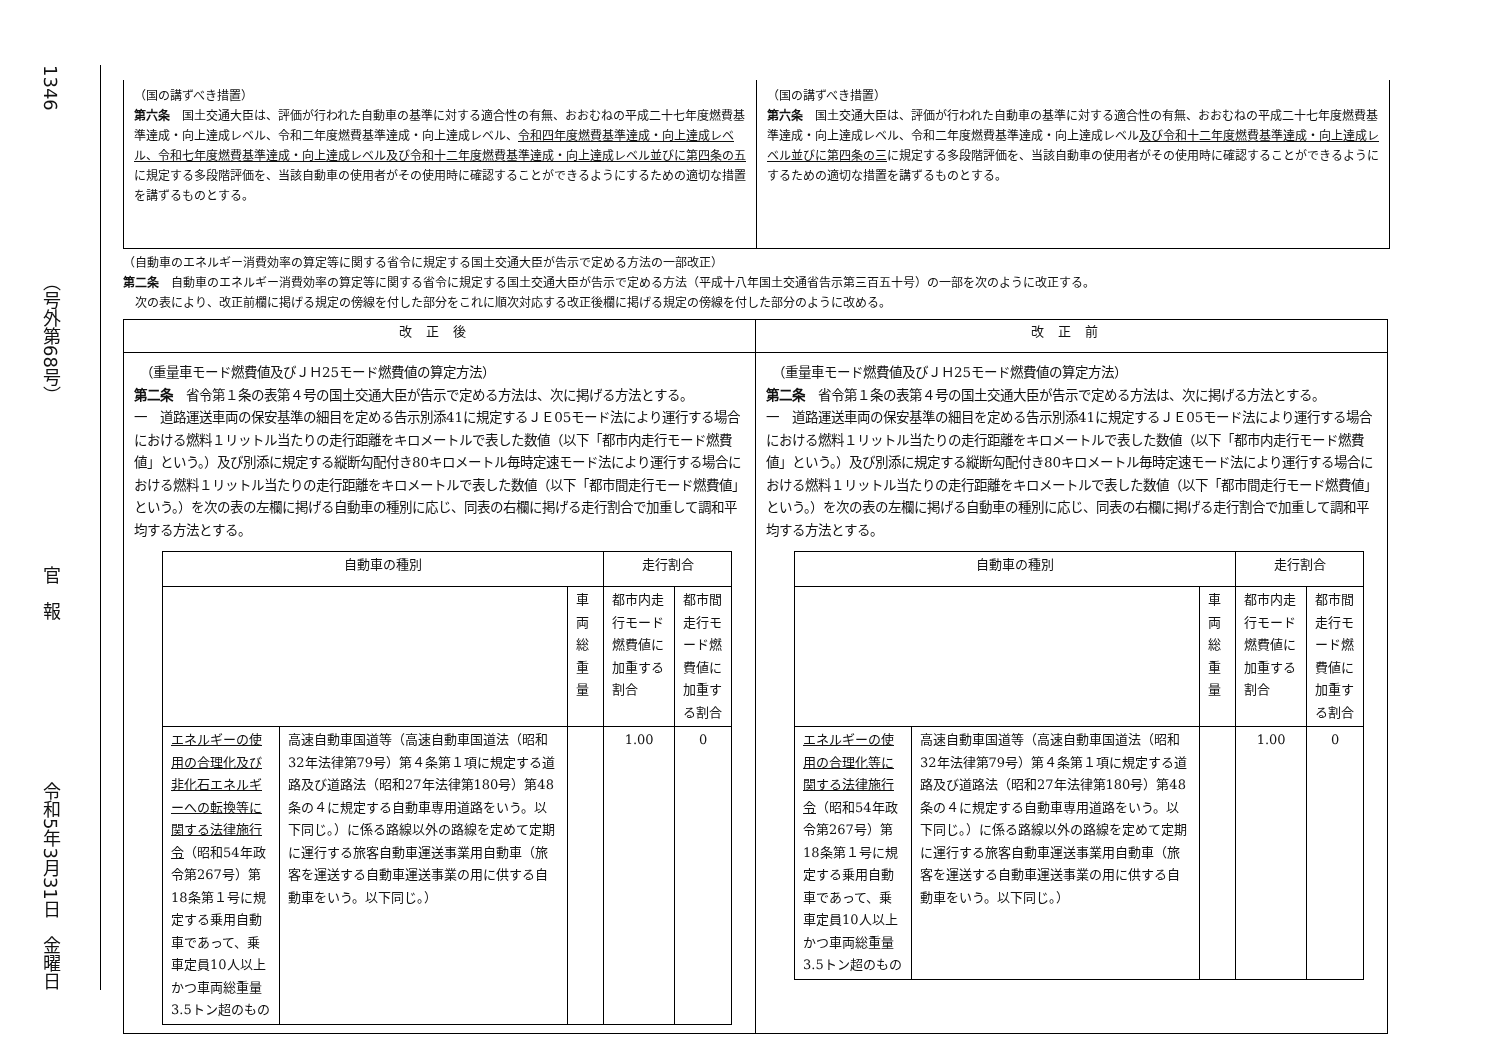1346
（号外第68号）
官　報
令和5年3月31日　金曜日
（国の講ずべき措置）
第六条　国土交通大臣は、評価が行われた自動車の基準に対する適合性の有無、おおむねの平成二十七年度燃費基準達成・向上達成レベル、令和二年度燃費基準達成・向上達成レベル、令和四年度燃費基準達成・向上達成レベル、令和七年度燃費基準達成・向上達成レベル及び令和十二年度燃費基準達成・向上達成レベル並びに第四条の五に規定する多段階評価を、当該自動車の使用者がその使用時に確認することができるようにするための適切な措置を講ずるものとする。
（国の講ずべき措置）
第六条　国土交通大臣は、評価が行われた自動車の基準に対する適合性の有無、おおむねの平成二十七年度燃費基準達成・向上達成レベル、令和二年度燃費基準達成・向上達成レベル及び令和十二年度燃費基準達成・向上達成レベル並びに第四条の三に規定する多段階評価を、当該自動車の使用者がその使用時に確認することができるようにするための適切な措置を講ずるものとする。
（自動車のエネルギー消費効率の算定等に関する省令に規定する国土交通大臣が告示で定める方法の一部改正）
第二条　自動車のエネルギー消費効率の算定等に関する省令に規定する国土交通大臣が告示で定める方法（平成十八年国土交通省告示第三百五十号）の一部を次のように改正する。
　次の表により、改正前欄に掲げる規定の傍線を付した部分をこれに順次対応する改正後欄に掲げる規定の傍線を付した部分のように改める。
| 改正後 | 改正前 |
| --- | --- |
| （重量車モード燃費値及びＪＨ25モード燃費値の算定方法） 第二条 省令第１条の表第４号の国土交通大臣が告示で定める方法は、次に掲げる方法とする。 一 道路運送車両の保安基準の細目を定める告示別添41に規定するＪＥ05モード法により運行する場合における燃料１リットル当たりの走行距離をキロメートルで表した数値（以下「都市内走行モード燃費値」という。）及び別添に規定する縦断勾配付き80キロメートル毎時定速モード法により運行する場合における燃料１リットル当たりの走行距離をキロメートルで表した数値（以下「都市間走行モード燃費値」という。）を次の表の左欄に掲げる自動車の種別に応じ、同表の右欄に掲げる走行割合で加重して調和平均する方法とする。 / 自動車の種別 / / / 走行割合 / / / --- / --- / --- / --- / --- / / / / 車両総重量 / 都市内走行モード燃費値に加重する割合 / 都市間走行モード燃費値に加重する割合 / / エネルギーの使用の合理化及び非化石エネルギーへの転換等に関する法律施行令 （昭和54年政令第267号）第18条第１号に規定する乗用自動車であって、乗車定員10人以上かつ車両総重量3.5トン超のもの / 高速自動車国道等（高速自動車国道法（昭和32年法律第79号）第４条第１項に規定する道路及び道路法（昭和27年法律第180号）第48条の４に規定する自動車専用道路をいう。以下同じ。）に係る路線以外の路線を定めて定期に運行する旅客自動車運送事業用自動車（旅客を運送する自動車運送事業の用に供する自動車をいう。以下同じ。） / / 1.00 / 0 / | （重量車モード燃費値及びＪＨ25モード燃費値の算定方法） 第二条 省令第１条の表第４号の国土交通大臣が告示で定める方法は、次に掲げる方法とする。 一 道路運送車両の保安基準の細目を定める告示別添41に規定するＪＥ05モード法により運行する場合における燃料１リットル当たりの走行距離をキロメートルで表した数値（以下「都市内走行モード燃費値」という。）及び別添に規定する縦断勾配付き80キロメートル毎時定速モード法により運行する場合における燃料１リットル当たりの走行距離をキロメートルで表した数値（以下「都市間走行モード燃費値」という。）を次の表の左欄に掲げる自動車の種別に応じ、同表の右欄に掲げる走行割合で加重して調和平均する方法とする。 / 自動車の種別 / / / 走行割合 / / / --- / --- / --- / --- / --- / / / / 車両総重量 / 都市内走行モード燃費値に加重する割合 / 都市間走行モード燃費値に加重する割合 / / エネルギーの使用の合理化等に関する法律施行令 （昭和54年政令第267号）第18条第１号に規定する乗用自動車であって、乗車定員10人以上かつ車両総重量3.5トン超のもの / 高速自動車国道等（高速自動車国道法（昭和32年法律第79号）第４条第１項に規定する道路及び道路法（昭和27年法律第180号）第48条の４に規定する自動車専用道路をいう。以下同じ。）に係る路線以外の路線を定めて定期に運行する旅客自動車運送事業用自動車（旅客を運送する自動車運送事業の用に供する自動車をいう。以下同じ。） / / 1.00 / 0 / |